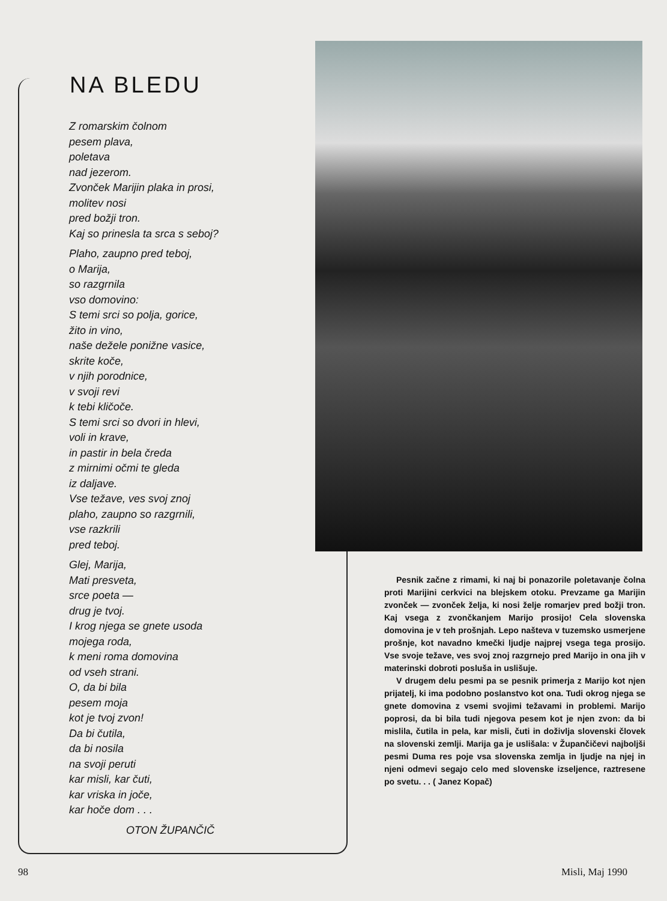NA BLEDU
Z romarskim čolnom
pesem plava,
poletava
nad jezerom.
Zvonček Marijin plaka in prosi,
molitev nosi
pred božji tron.
Kaj so prinesla ta srca s seboj?
Plaho, zaupno pred teboj,
o Marija,
so razgrnila
vso domovino:
S temi srci so polja, gorice,
žito in vino,
naše dežele ponižne vasice,
skrite koče,
v njih porodnice,
v svoji revi
k tebi kličoče.
S temi srci so dvori in hlevi,
voli in krave,
in pastir in bela čreda
z mirnimi očmi te gleda
iz daljave.
Vse težave, ves svoj znoj
plaho, zaupno so razgrnili,
vse razkrili
pred teboj.
Glej, Marija,
Mati presveta,
srce poeta —
drug je tvoj.
I krog njega se gnete usoda
mojega roda,
k meni roma domovina
od vseh strani.
O, da bi bila
pesem moja
kot je tvoj zvon!
Da bi čutila,
da bi nosila
na svoji peruti
kar misli, kar čuti,
kar vriska in joče,
kar hoče dom . . .
OTON ŽUPANČIČ
Pesnik začne z rimami, ki naj bi ponazorile poletavanje čolna proti Marijini cerkvici na blejskem otoku. Prevzame ga Marijin zvonček — zvonček želja, ki nosi želje romarjev pred božji tron. Kaj vsega z zvončkanjem Marijo prosijo! Cela slovenska domovina je v teh prošnjah. Lepo našteva v tuzemsko usmerjene prošnje, kot navadno kmečki ljudje najprej vsega tega prosijo. Vse svoje težave, ves svoj znoj razgrnejo pred Marijo in ona jih v materinski dobroti posluša in uslišuje.
V drugem delu pesmi pa se pesnik primerja z Marijo kot njen prijatelj, ki ima podobno poslanstvo kot ona. Tudi okrog njega se gnete domovina z vsemi svojimi težavami in problemi. Marijo poprosi, da bi bila tudi njegova pesem kot je njen zvon: da bi mislila, čutila in pela, kar misli, čuti in doživlja slovenski človek na slovenski zemlji. Marija ga je uslišala: v Župančičevi najboljši pesmi Duma res poje vsa slovenska zemlja in ljudje na njej in njeni odmevi segajo celo med slovenske izseljence, raztresene po svetu. . . ( Janez Kopač)
98 Misli, Maj 1990